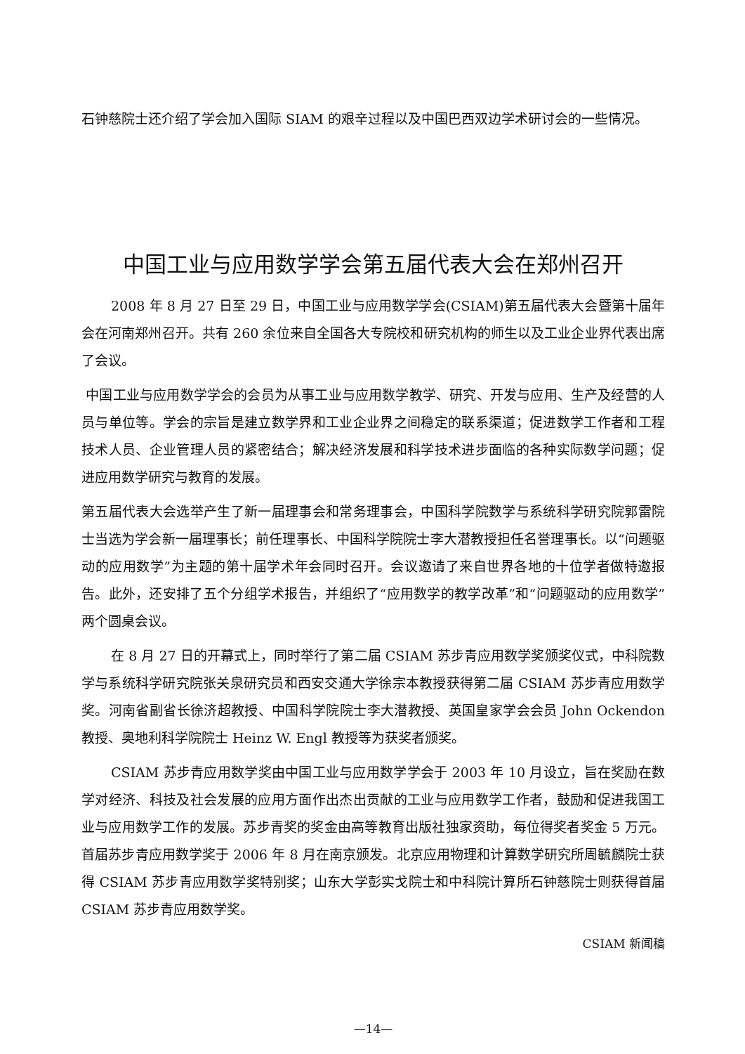石钟慈院士还介绍了学会加入国际 SIAM 的艰辛过程以及中国巴西双边学术研讨会的一些情况。
中国工业与应用数学学会第五届代表大会在郑州召开
2008 年 8 月 27 日至 29 日，中国工业与应用数学学会(CSIAM)第五届代表大会暨第十届年会在河南郑州召开。共有 260 余位来自全国各大专院校和研究机构的师生以及工业企业界代表出席了会议。
中国工业与应用数学学会的会员为从事工业与应用数学教学、研究、开发与应用、生产及经营的人员与单位等。学会的宗旨是建立数学界和工业企业界之间稳定的联系渠道；促进数学工作者和工程技术人员、企业管理人员的紧密结合；解决经济发展和科学技术进步面临的各种实际数学问题；促进应用数学研究与教育的发展。
第五届代表大会选举产生了新一届理事会和常务理事会，中国科学院数学与系统科学研究院郭雷院士当选为学会新一届理事长；前任理事长、中国科学院院士李大潜教授担任名誉理事长。以“问题驱动的应用数学”为主题的第十届学术年会同时召开。会议邀请了来自世界各地的十位学者做特邀报告。此外，还安排了五个分组学术报告，并组织了“应用数学的教学改革”和“问题驱动的应用数学”两个圆桌会议。
在 8 月 27 日的开幕式上，同时举行了第二届 CSIAM 苏步青应用数学奖颁奖仪式，中科院数学与系统科学研究院张关泉研究员和西安交通大学徐宗本教授获得第二届 CSIAM 苏步青应用数学奖。河南省副省长徐济超教授、中国科学院院士李大潜教授、英国皇家学会会员 John Ockendon 教授、奥地利科学院院士 Heinz W. Engl 教授等为获奖者颁奖。
CSIAM 苏步青应用数学奖由中国工业与应用数学学会于 2003 年 10 月设立，旨在奖励在数学对经济、科技及社会发展的应用方面作出杰出贡献的工业与应用数学工作者，鼓励和促进我国工业与应用数学工作的发展。苏步青奖的奖金由高等教育出版社独家资助，每位得奖者奖金 5 万元。首届苏步青应用数学奖于 2006 年 8 月在南京颁发。北京应用物理和计算数学研究所周毓麟院士获得 CSIAM 苏步青应用数学奖特别奖；山东大学彭实戈院士和中科院计算所石钟慈院士则获得首届 CSIAM 苏步青应用数学奖。
CSIAM 新闻稿
—14—